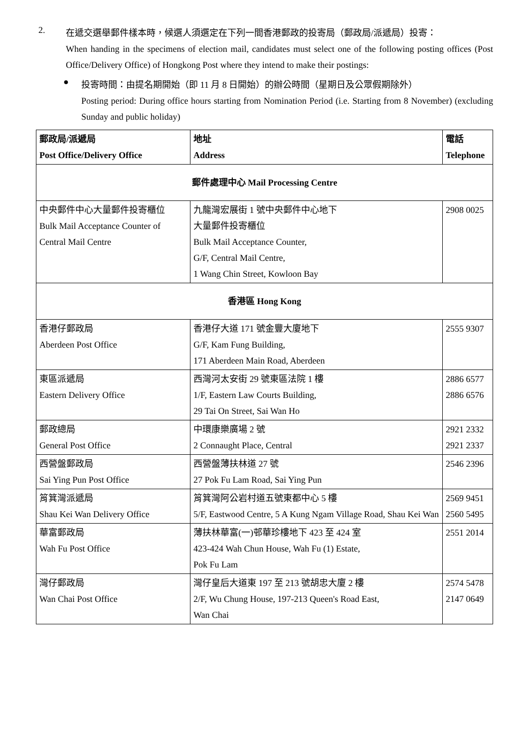2.
在遞交選舉郵件樣本時，候選人須選定在下列一間香港郵政的投寄局（郵政局/派遞局）投寄：
When handing in the specimens of election mail, candidates must select one of the following posting offices (Post Office/Delivery Office) of Hongkong Post where they intend to make their postings:
●
投寄時間：由提名期開始（即 11 月 8 日開始）的辦公時間（星期日及公眾假期除外）
Posting period: During office hours starting from Nomination Period (i.e. Starting from 8 November) (excluding Sunday and public holiday)
| 郵政局/派遞局 Post Office/Delivery Office | 地址 Address | 電話 Telephone |
| --- | --- | --- |
| 郵件處理中心 Mail Processing Centre | | |
| 中央郵件中心大量郵件投寄櫃位 Bulk Mail Acceptance Counter of Central Mail Centre | 九龍灣宏展街 1 號中央郵件中心地下 大量郵件投寄櫃位 Bulk Mail Acceptance Counter, G/F, Central Mail Centre, 1 Wang Chin Street, Kowloon Bay | 2908 0025 |
| 香港區 Hong Kong | | |
| 香港仔郵政局 Aberdeen Post Office | 香港仔大道 171 號金豐大廈地下 G/F, Kam Fung Building, 171 Aberdeen Main Road, Aberdeen | 2555 9307 |
| 東區派遞局 Eastern Delivery Office | 西灣河太安街 29 號東區法院 1 樓 1/F, Eastern Law Courts Building, 29 Tai On Street, Sai Wan Ho | 2886 6577 2886 6576 |
| 郵政總局 General Post Office | 中環康樂廣場 2 號 2 Connaught Place, Central | 2921 2332 2921 2337 |
| 西營盤郵政局 Sai Ying Pun Post Office | 西營盤薄扶林道 27 號 27 Pok Fu Lam Road, Sai Ying Pun | 2546 2396 |
| 筲箕灣派遞局 Shau Kei Wan Delivery Office | 筲箕灣阿公岩村道五號東都中心 5 樓 5/F, Eastwood Centre, 5 A Kung Ngam Village Road, Shau Kei Wan | 2569 9451 2560 5495 |
| 華富郵政局 Wah Fu Post Office | 薄扶林華富(一)邨華珍樓地下 423 至 424 室 423-424 Wah Chun House, Wah Fu (1) Estate, Pok Fu Lam | 2551 2014 |
| 灣仔郵政局 Wan Chai Post Office | 灣仔皇后大道東 197 至 213 號胡忠大廈 2 樓 2/F, Wu Chung House, 197-213 Queen's Road East, Wan Chai | 2574 5478 2147 0649 |